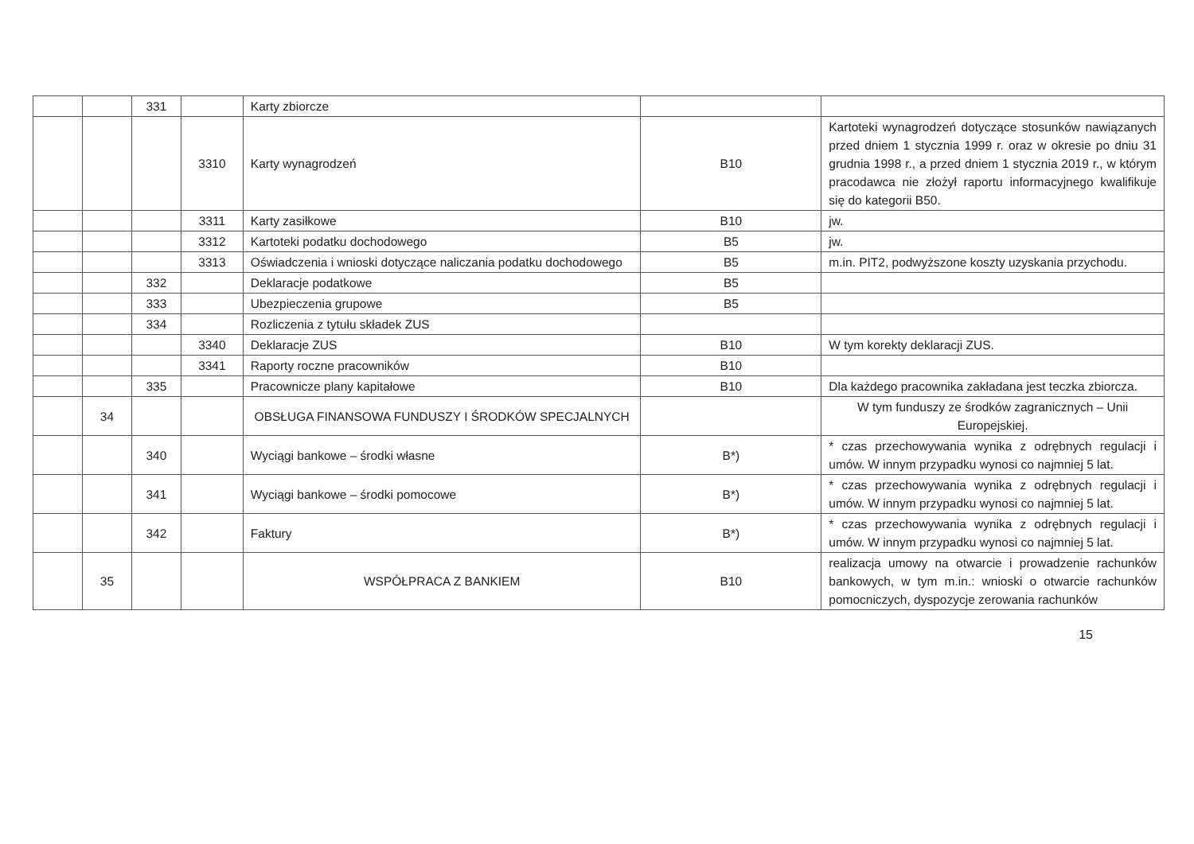| | | 331 | | Karty zbiorcze | | |
| | | | 3310 | Karty wynagrodzeń | B10 | Kartoteki wynagrodzeń dotyczące stosunków nawiązanych przed dniem 1 stycznia 1999 r. oraz w okresie po dniu 31 grudnia 1998 r., a przed dniem 1 stycznia 2019 r., w którym pracodawca nie złożył raportu informacyjnego kwalifikuje się do kategorii B50. |
| | | | 3311 | Karty zasiłkowe | B10 | jw. |
| | | | 3312 | Kartoteki podatku dochodowego | B5 | jw. |
| | | | 3313 | Oświadczenia i wnioski dotyczące naliczania podatku dochodowego | B5 | m.in. PIT2, podwyższone koszty uzyskania przychodu. |
| | | 332 | | Deklaracje podatkowe | B5 | |
| | | 333 | | Ubezpieczenia grupowe | B5 | |
| | | 334 | | Rozliczenia z tytułu składek ZUS | | |
| | | | 3340 | Deklaracje ZUS | B10 | W tym korekty deklaracji ZUS. |
| | | | 3341 | Raporty roczne pracowników | B10 | |
| | | 335 | | Pracownicze plany kapitałowe | B10 | Dla każdego pracownika zakładana jest teczka zbiorcza. |
| | 34 | | | OBSŁUGA FINANSOWA FUNDUSZY I ŚRODKÓW SPECJALNYCH | | W tym funduszy ze środków zagranicznych – Unii Europejskiej. |
| | | 340 | | Wyciągi bankowe – środki własne | B*) | * czas przechowywania wynika z odrębnych regulacji i umów. W innym przypadku wynosi co najmniej 5 lat. |
| | | 341 | | Wyciągi bankowe – środki pomocowe | B*) | * czas przechowywania wynika z odrębnych regulacji i umów. W innym przypadku wynosi co najmniej 5 lat. |
| | | 342 | | Faktury | B*) | * czas przechowywania wynika z odrębnych regulacji i umów. W innym przypadku wynosi co najmniej 5 lat. |
| | 35 | | | WSPÓŁPRACA Z BANKIEM | B10 | realizacja umowy na otwarcie i prowadzenie rachunków bankowych, w tym m.in.: wnioski o otwarcie rachunków pomocniczych, dyspozycje zerowania rachunków |
15